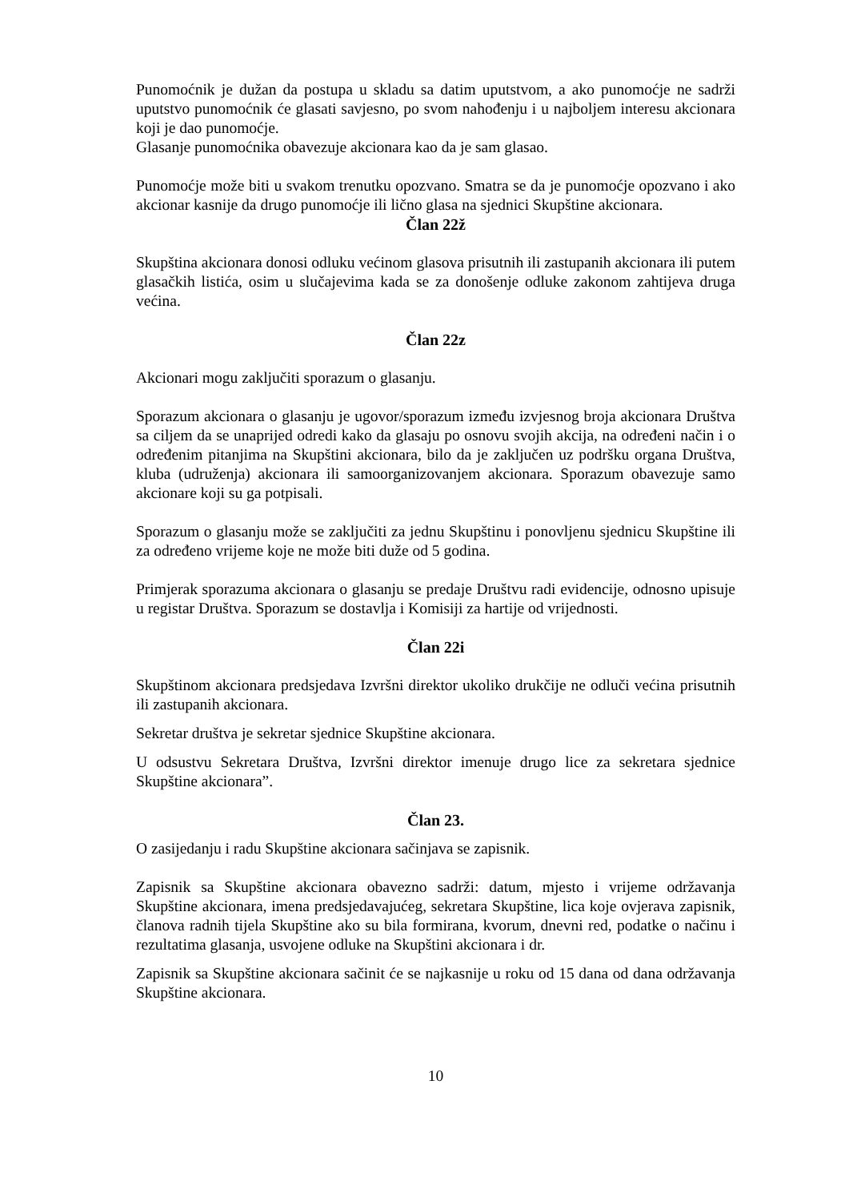Punomoćnik je dužan da postupa u skladu sa datim uputstvom, a ako punomoćje ne sadrži uputstvo punomoćnik će glasati savjesno, po svom nahođenju i u najboljem interesu akcionara koji je dao punomoćje.
Glasanje punomoćnika obavezuje akcionara kao da je sam glasao.
Punomoćje može biti u svakom trenutku opozvano. Smatra se da je punomoćje opozvano i ako akcionar kasnije da drugo punomoćje ili lično glasa na sjednici Skupštine akcionara.
Član 22ž
Skupština akcionara donosi odluku većinom glasova prisutnih ili zastupanih akcionara ili putem glasačkih listića, osim u slučajevima kada se za donošenje odluke zakonom zahtijeva druga većina.
Član 22z
Akcionari mogu zaključiti sporazum o glasanju.
Sporazum akcionara o glasanju je ugovor/sporazum između izvjesnog broja akcionara Društva sa ciljem da se unaprijed odredi kako da glasaju po osnovu svojih akcija, na određeni način i o određenim pitanjima na Skupštini akcionara, bilo da je zaključen uz podršku organa Društva, kluba (udruženja) akcionara ili samoorganizovanjem akcionara. Sporazum obavezuje samo akcionare koji su ga potpisali.
Sporazum o glasanju može se zaključiti za jednu Skupštinu i ponovljenu sjednicu Skupštine ili za određeno vrijeme koje ne može biti duže od 5 godina.
Primjerak sporazuma akcionara o glasanju se predaje Društvu radi evidencije, odnosno upisuje u registar Društva. Sporazum se dostavlja i Komisiji za hartije od vrijednosti.
Član 22i
Skupštinom akcionara predsjedava Izvršni direktor ukoliko drukčije ne odluči većina prisutnih ili zastupanih akcionara.
Sekretar društva je sekretar sjednice Skupštine akcionara.
U odsustvu Sekretara Društva, Izvršni direktor imenuje drugo lice za sekretara sjednice Skupštine akcionara”.
Član 23.
O zasijedanju i radu Skupštine akcionara sačinjava se zapisnik.
Zapisnik sa Skupštine akcionara obavezno sadrži: datum, mjesto i vrijeme održavanja Skupštine akcionara, imena predsjedavajućeg, sekretara Skupštine, lica koje ovjerava zapisnik, članova radnih tijela Skupštine ako su bila formirana, kvorum, dnevni red, podatke o načinu i rezultatima glasanja, usvojene odluke na Skupštini akcionara i dr.
Zapisnik sa Skupštine akcionara sačinit će se najkasnije u roku od 15 dana od dana održavanja Skupštine akcionara.
10